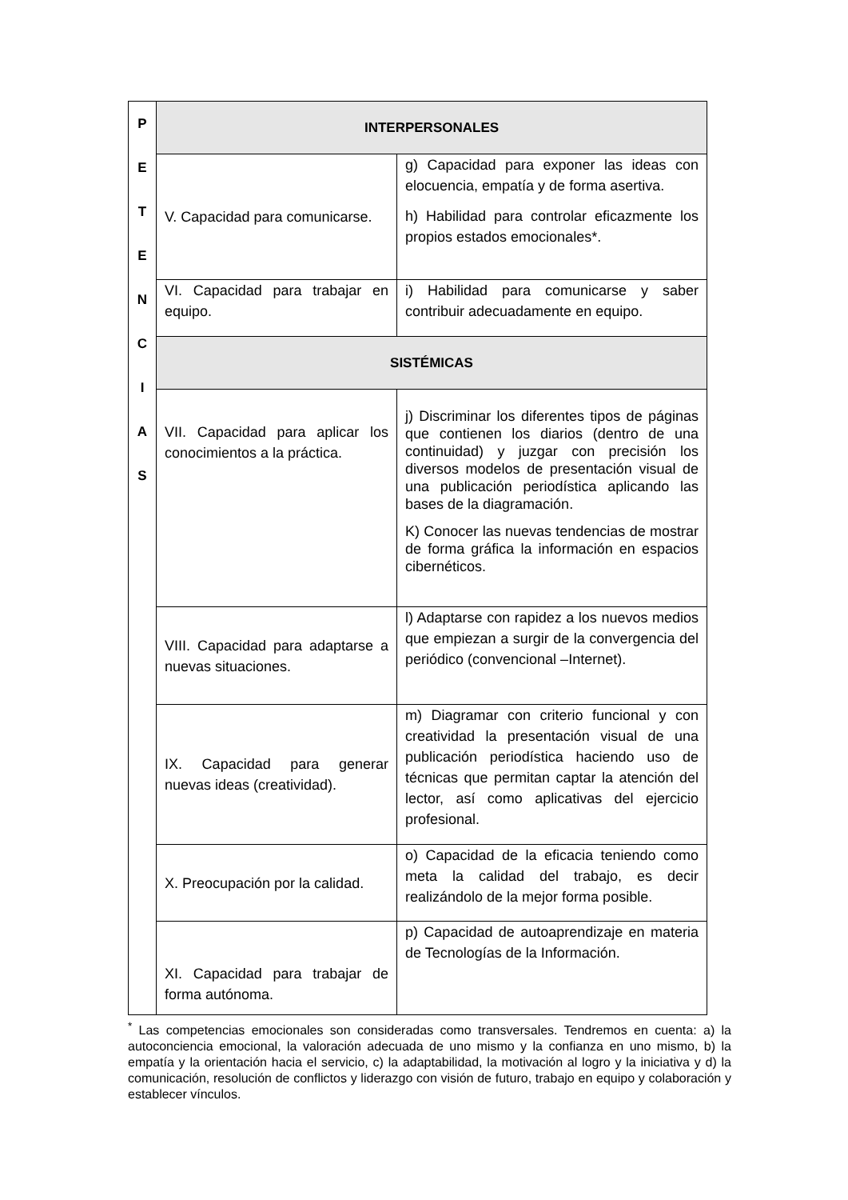| P E T E N C I A S | INTERPERSONALES | |
| | V. Capacidad para comunicarse. | g) Capacidad para exponer las ideas con elocuencia, empatía y de forma asertiva. h) Habilidad para controlar eficazmente los propios estados emocionales*. |
| | VI. Capacidad para trabajar en equipo. | i) Habilidad para comunicarse y saber contribuir adecuadamente en equipo. |
| | SISTÉMICAS | |
| | VII. Capacidad para aplicar los conocimientos a la práctica. | j) Discriminar los diferentes tipos de páginas que contienen los diarios (dentro de una continuidad) y juzgar con precisión los diversos modelos de presentación visual de una publicación periodística aplicando las bases de la diagramación. K) Conocer las nuevas tendencias de mostrar de forma gráfica la información en espacios cibernéticos. |
| | VIII. Capacidad para adaptarse a nuevas situaciones. | l) Adaptarse con rapidez a los nuevos medios que empiezan a surgir de la convergencia del periódico (convencional –Internet). |
| | IX. Capacidad para generar nuevas ideas (creatividad). | m) Diagramar con criterio funcional y con creatividad la presentación visual de una publicación periodística haciendo uso de técnicas que permitan captar la atención del lector, así como aplicativas del ejercicio profesional. |
| | X. Preocupación por la calidad. | o) Capacidad de la eficacia teniendo como meta la calidad del trabajo, es decir realizándolo de la mejor forma posible. |
| | XI. Capacidad para trabajar de forma autónoma. | p) Capacidad de autoaprendizaje en materia de Tecnologías de la Información. |
<sup>*</sup> Las competencias emocionales son consideradas como transversales. Tendremos en cuenta: a) la autoconciencia emocional, la valoración adecuada de uno mismo y la confianza en uno mismo, b) la empatía y la orientación hacia el servicio, c) la adaptabilidad, la motivación al logro y la iniciativa y d) la comunicación, resolución de conflictos y liderazgo con visión de futuro, trabajo en equipo y colaboración y establecer vínculos.